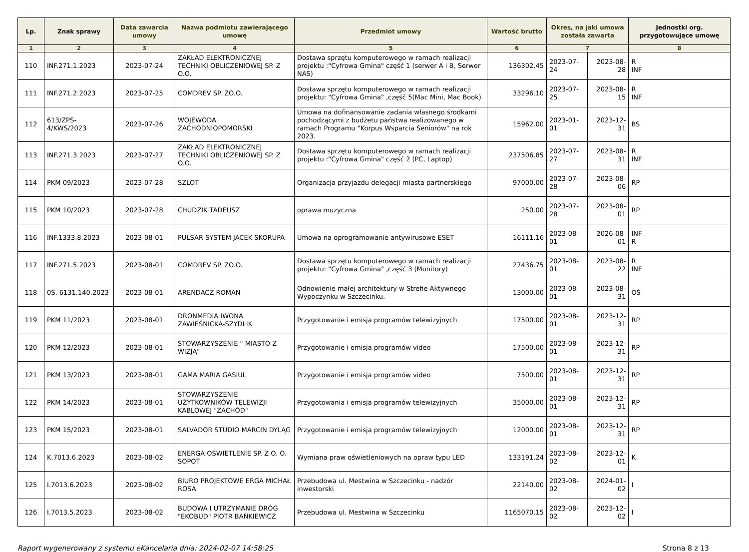| Lp. | Znak sprawy | Data zawarcia umowy | Nazwa podmiotu zawierającego umowę | Przedmiot umowy | Wartość brutto | Okres, na jaki umowa została zawarta | | Jednostki org. przygotowujące umowę |
| --- | --- | --- | --- | --- | --- | --- | --- | --- |
| 1 | 2 | 3 | 4 | 5 | 6 | 7 | | 8 |
| 110 | INF.271.1.2023 | 2023-07-24 | ZAKŁAD ELEKTRONICZNEJ TECHNIKI OBLICZENIOWEJ SP. Z O.O. | Dostawa sprzętu komputerowego w ramach realizacji projektu :"Cyfrowa Gmina" część 1 (serwer A i B, Serwer NAS) | 136302.45 | 2023-07-24 | 2023-08-28 | R INF |
| 111 | INF.271.2.2023 | 2023-07-25 | COMDREV SP. ZO.O. | Dostawa sprzętu komputerowego w ramach realizacji projektu: "Cyfrowa Gmina" ,część 5(Mac Mini, Mac Book) | 33296.10 | 2023-07-25 | 2023-08-15 | R INF |
| 112 | 613/ZPS-4/KWS/2023 | 2023-07-26 | WOJEWODA ZACHODNIOPOMORSKI | Umowa na dofinansowanie zadania własnego środkami pochodzącymi z budżetu państwa realizowanego w ramach Programu "Korpus Wsparcia Seniorów" na rok 2023. | 15962.00 | 2023-01-01 | 2023-12-31 | BS |
| 113 | INF.271.3.2023 | 2023-07-27 | ZAKŁAD ELEKTRONICZNEJ TECHNIKI OBLICZENIOWEJ SP. Z O.O. | Dostawa sprzętu komputerowego w ramach realizacji projektu :"Cyfrowa Gmina" część 2 (PC, Laptop) | 237506.85 | 2023-07-27 | 2023-08-31 | R INF |
| 114 | PKM 09/2023 | 2023-07-28 | SZLOT | Organizacja przyjazdu delegacji miasta partnerskiego | 97000.00 | 2023-07-28 | 2023-08-06 | RP |
| 115 | PKM 10/2023 | 2023-07-28 | CHUDZIK TADEUSZ | oprawa muzyczna | 250.00 | 2023-07-28 | 2023-08-01 | RP |
| 116 | INF.1333.8.2023 | 2023-08-01 | PULSAR SYSTEM JACEK SKORUPA | Umowa na oprogramowanie antywirusowe ESET | 16111.16 | 2023-08-01 | 2026-08-01 | INF R |
| 117 | INF.271.5.2023 | 2023-08-01 | COMDREV SP. ZO.O. | Dostawa sprzętu komputerowego w ramach realizacji projektu: "Cyfrowa Gmina" ,część 3 (Monitory) | 27436.75 | 2023-08-01 | 2023-08-22 | R INF |
| 118 | 0Ś. 6131.140.2023 | 2023-08-01 | ARENDACZ ROMAN | Odnowienie małej architektury w Strefie Aktywnego Wypoczynku w Szczecinku. | 13000.00 | 2023-08-01 | 2023-08-31 | OŚ |
| 119 | PKM 11/2023 | 2023-08-01 | DRONMEDIA IWONA ZAWIEŚNICKA-SZYDLIK | Przygotowanie i emisja programów telewizyjnych | 17500.00 | 2023-08-01 | 2023-12-31 | RP |
| 120 | PKM 12/2023 | 2023-08-01 | STOWARZYSZENIE " MIASTO Z WIZJĄ" | Przygotowanie i emisja programów video | 17500.00 | 2023-08-01 | 2023-12-31 | RP |
| 121 | PKM 13/2023 | 2023-08-01 | GAMA MARIA GASIUL | Przygotowanie i emisja programów video | 7500.00 | 2023-08-01 | 2023-12-31 | RP |
| 122 | PKM 14/2023 | 2023-08-01 | STOWARZYSZENIE UŻYTKOWNIKÓW TELEWIZJI KABLOWEJ "ZACHÓD" | Przygotowania i emisja programów telewizyjnych | 35000.00 | 2023-08-01 | 2023-12-31 | RP |
| 123 | PKM 15/2023 | 2023-08-01 | SALVADOR STUDIO MARCIN DYLĄG | Przygotowanie i emisja programów telewizyjnych | 12000.00 | 2023-08-01 | 2023-12-31 | RP |
| 124 | K.7013.6.2023 | 2023-08-02 | ENERGA OŚWIETLENIE SP. Z O. O. SOPOT | Wymiana praw oświetleniowych na opraw typu LED | 133191.24 | 2023-08-02 | 2023-12-01 | K |
| 125 | I.7013.6.2023 | 2023-08-02 | BIURO PROJEKTOWE ERGA MICHAŁ ROSA | Przebudowa ul. Mestwina w Szczecinku - nadzór inwestorski | 22140.00 | 2023-08-02 | 2024-01-02 | I |
| 126 | I.7013.5.2023 | 2023-08-02 | BUDOWA I UTRZYMANIE DRÓG "EKOBUD" PIOTR BAŃKIEWICZ | Przebudowa ul. Mestwina w Szczecinku | 1165070.15 | 2023-08-02 | 2023-12-02 | I |
Raport wygenerowany z systemu eKancelaria dnia: 2024-02-07 14:58:25 Strona 8 z 13